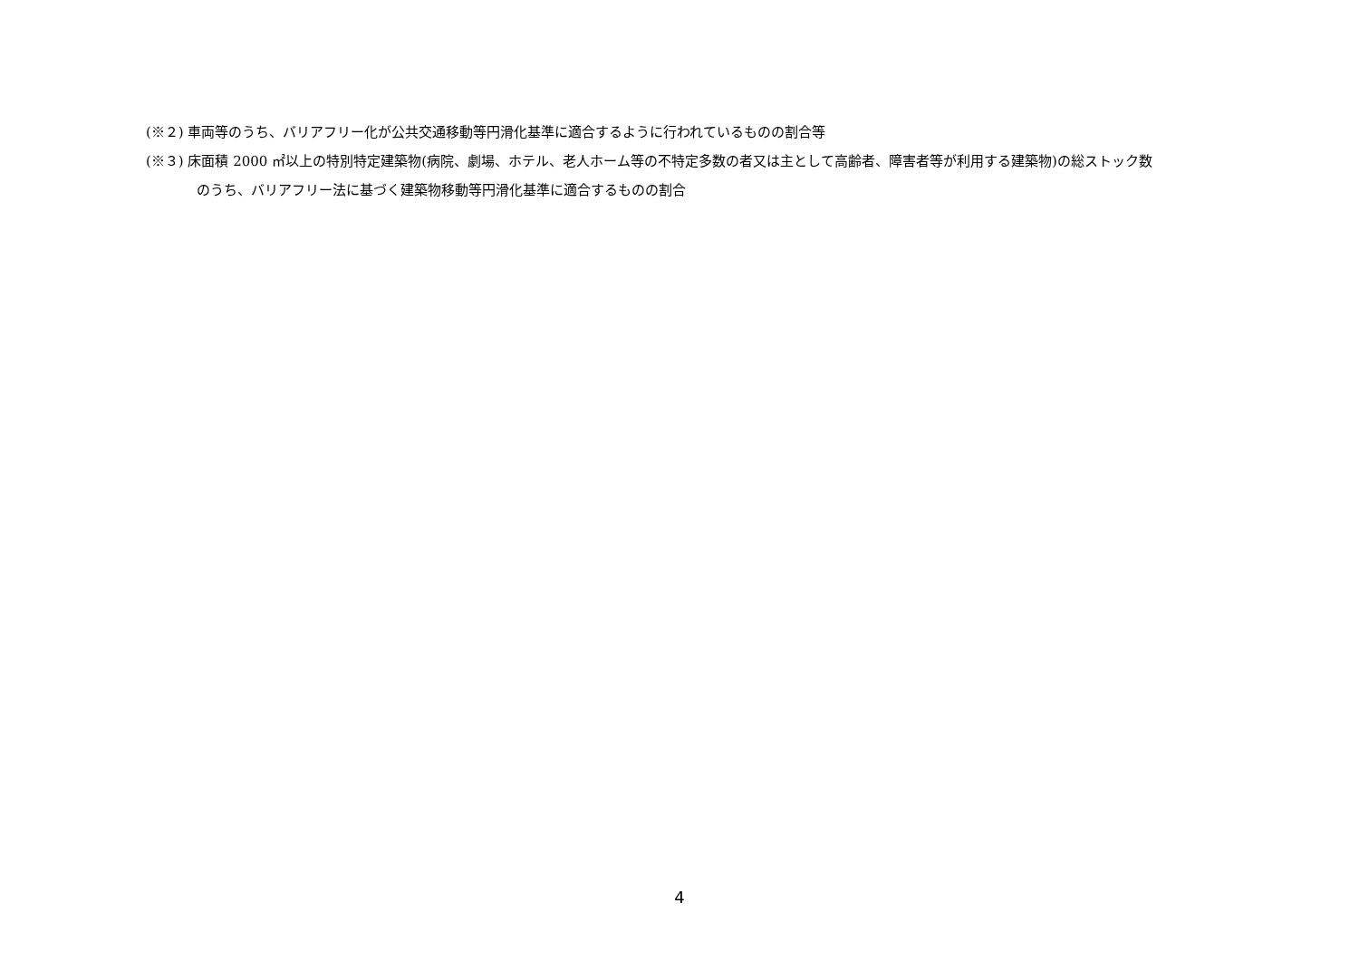(※２) 車両等のうち、バリアフリー化が公共交通移動等円滑化基準に適合するように行われているものの割合等
(※３) 床面積 2000 ㎡以上の特別特定建築物(病院、劇場、ホテル、老人ホーム等の不特定多数の者又は主として高齢者、障害者等が利用する建築物)の総ストック数
のうち、バリアフリー法に基づく建築物移動等円滑化基準に適合するものの割合
4